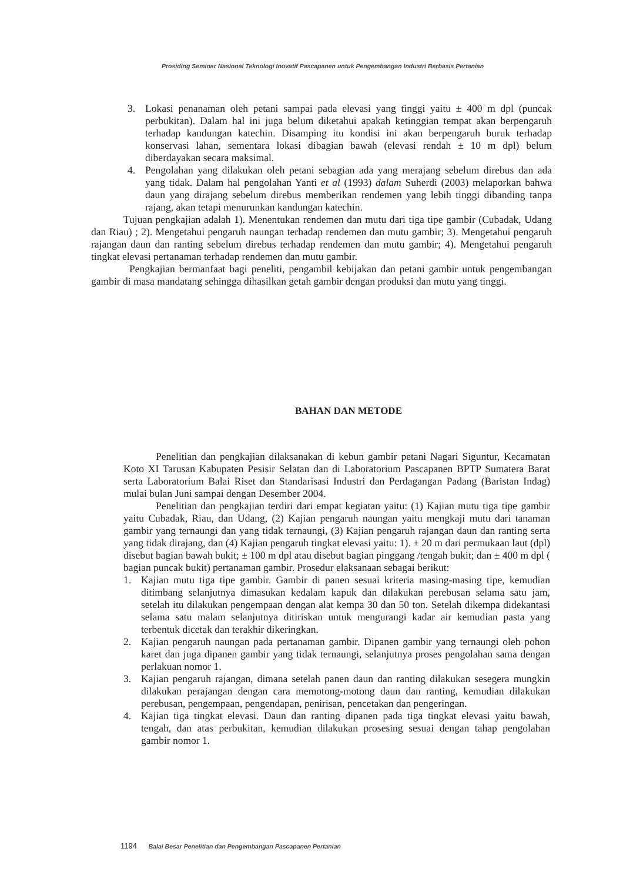Prosiding Seminar Nasional Teknologi Inovatif Pascapanen untuk Pengembangan Industri Berbasis Pertanian
3. Lokasi penanaman oleh petani sampai pada elevasi yang tinggi yaitu ± 400 m dpl (puncak perbukitan). Dalam hal ini juga belum diketahui apakah ketinggian tempat akan berpengaruh terhadap kandungan katechin. Disamping itu kondisi ini akan berpengaruh buruk terhadap konservasi lahan, sementara lokasi dibagian bawah (elevasi rendah ± 10 m dpl) belum diberdayakan secara maksimal.
4. Pengolahan yang dilakukan oleh petani sebagian ada yang merajang sebelum direbus dan ada yang tidak. Dalam hal pengolahan Yanti et al (1993) dalam Suherdi (2003) melaporkan bahwa daun yang dirajang sebelum direbus memberikan rendemen yang lebih tinggi dibanding tanpa rajang, akan tetapi menurunkan kandungan katechin.
Tujuan pengkajian adalah 1). Menentukan rendemen dan mutu dari tiga tipe gambir (Cubadak, Udang dan Riau) ; 2). Mengetahui pengaruh naungan terhadap rendemen dan mutu gambir; 3). Mengetahui pengaruh rajangan daun dan ranting sebelum direbus terhadap rendemen dan mutu gambir; 4). Mengetahui pengaruh tingkat elevasi pertanaman terhadap rendemen dan mutu gambir.
Pengkajian bermanfaat bagi peneliti, pengambil kebijakan dan petani gambir untuk pengembangan gambir di masa mandatang sehingga dihasilkan getah gambir dengan produksi dan mutu yang tinggi.
BAHAN DAN METODE
Penelitian dan pengkajian dilaksanakan di kebun gambir petani Nagari Siguntur, Kecamatan Koto XI Tarusan Kabupaten Pesisir Selatan dan di Laboratorium Pascapanen BPTP Sumatera Barat serta Laboratorium Balai Riset dan Standarisasi Industri dan Perdagangan Padang (Baristan Indag) mulai bulan Juni sampai dengan Desember 2004.
Penelitian dan pengkajian terdiri dari empat kegiatan yaitu: (1) Kajian mutu tiga tipe gambir yaitu Cubadak, Riau, dan Udang, (2) Kajian pengaruh naungan yaitu mengkaji mutu dari tanaman gambir yang ternaungi dan yang tidak ternaungi, (3) Kajian pengaruh rajangan daun dan ranting serta yang tidak dirajang, dan (4) Kajian pengaruh tingkat elevasi yaitu: 1). ± 20 m dari permukaan laut (dpl) disebut bagian bawah bukit; ± 100 m dpl atau disebut bagian pinggang /tengah bukit; dan ± 400 m dpl ( bagian puncak bukit) pertanaman gambir. Prosedur elaksanaan sebagai berikut:
1. Kajian mutu tiga tipe gambir. Gambir di panen sesuai kriteria masing-masing tipe, kemudian ditimbang selanjutnya dimasukan kedalam kapuk dan dilakukan perebusan selama satu jam, setelah itu dilakukan pengempaan dengan alat kempa 30 dan 50 ton. Setelah dikempa didekantasi selama satu malam selanjutnya ditiriskan untuk mengurangi kadar air kemudian pasta yang terbentuk dicetak dan terakhir dikeringkan.
2. Kajian pengaruh naungan pada pertanaman gambir. Dipanen gambir yang ternaungi oleh pohon karet dan juga dipanen gambir yang tidak ternaungi, selanjutnya proses pengolahan sama dengan perlakuan nomor 1.
3. Kajian pengaruh rajangan, dimana setelah panen daun dan ranting dilakukan sesegera mungkin dilakukan perajangan dengan cara memotong-motong daun dan ranting, kemudian dilakukan perebusan, pengempaan, pengendapan, penirisan, pencetakan dan pengeringan.
4. Kajian tiga tingkat elevasi. Daun dan ranting dipanen pada tiga tingkat elevasi yaitu bawah, tengah, dan atas perbukitan, kemudian dilakukan prosesing sesuai dengan tahap pengolahan gambir nomor 1.
1194 Balai Besar Penelitian dan Pengembangan Pascapanen Pertanian